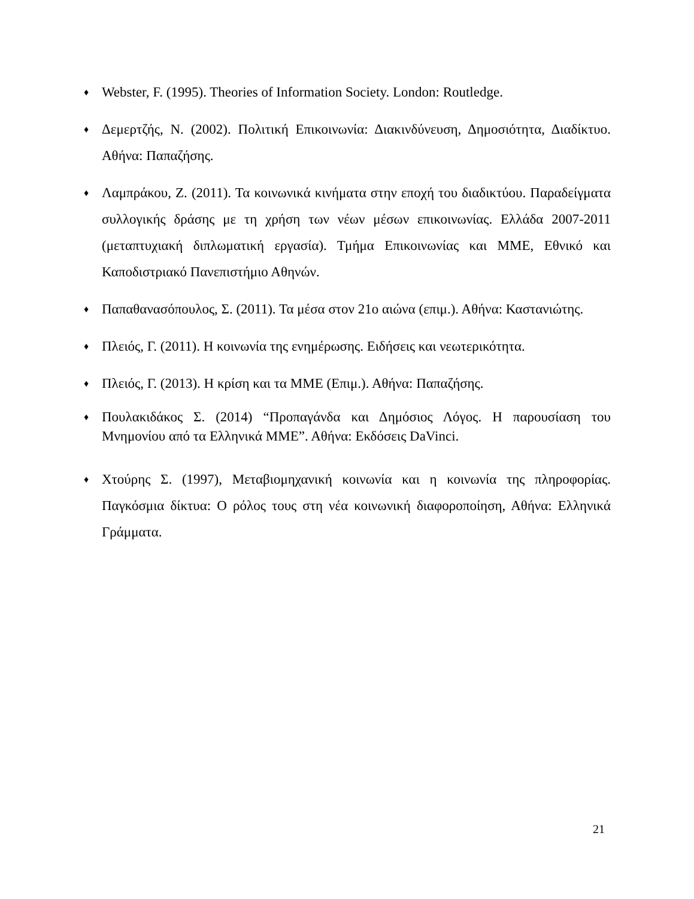♦ Webster, F. (1995). Theories of Information Society. London: Routledge.
♦ Δεμερτζής, Ν. (2002). Πολιτική Επικοινωνία: Διακινδύνευση, Δημοσιότητα, Διαδίκτυο. Αθήνα: Παπαζήσης.
♦ Λαμπράκου, Ζ. (2011). Τα κοινωνικά κινήματα στην εποχή του διαδικτύου. Παραδείγματα συλλογικής δράσης με τη χρήση των νέων μέσων επικοινωνίας. Ελλάδα 2007-2011 (μεταπτυχιακή διπλωματική εργασία). Τμήμα Επικοινωνίας και ΜΜΕ, Εθνικό και Καποδιστριακό Πανεπιστήμιο Αθηνών.
♦ Παπαθανασόπουλος, Σ. (2011). Τα μέσα στον 21ο αιώνα (επιμ.). Αθήνα: Καστανιώτης.
♦ Πλειός, Γ. (2011). Η κοινωνία της ενημέρωσης. Ειδήσεις και νεωτερικότητα.
♦ Πλειός, Γ. (2013). Η κρίση και τα ΜΜΕ (Επιμ.). Αθήνα: Παπαζήσης.
♦ Πουλακιδάκος Σ. (2014) “Προπαγάνδα και Δημόσιος Λόγος. Η παρουσίαση του Μνημονίου από τα Ελληνικά ΜΜΕ”. Αθήνα: Εκδόσεις DaVinci.
♦ Χτούρης Σ. (1997), Μεταβιομηχανική κοινωνία και η κοινωνία της πληροφορίας. Παγκόσμια δίκτυα: Ο ρόλος τους στη νέα κοινωνική διαφοροποίηση, Αθήνα: Ελληνικά Γράμματα.
21